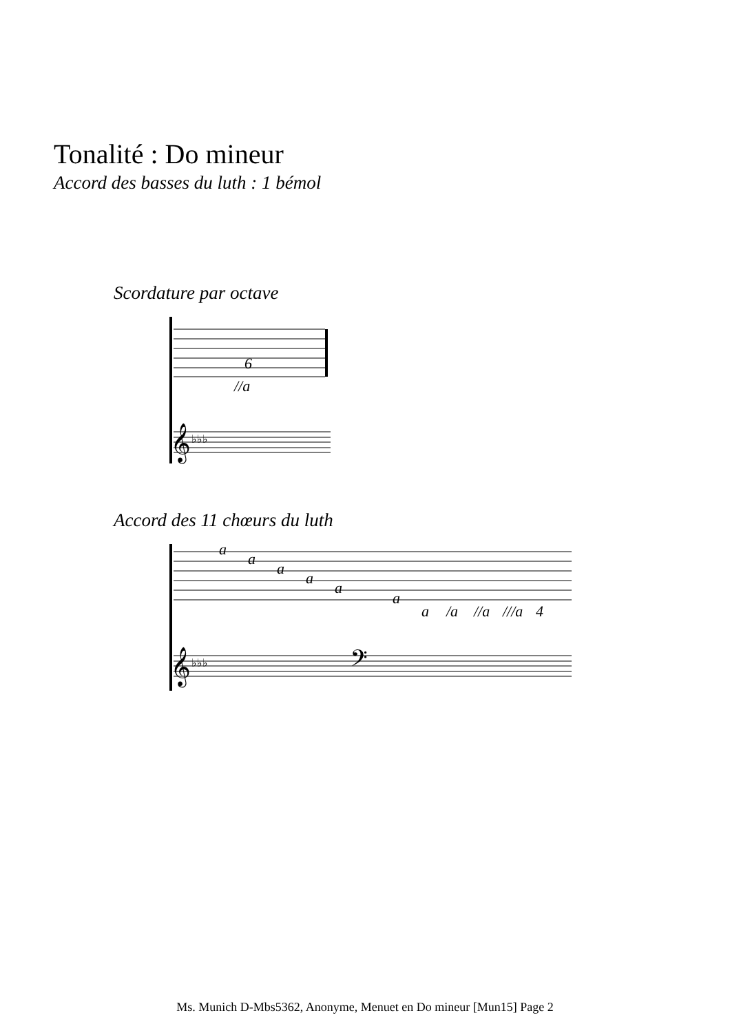Tonalité : Do mineur
Accord des basses du luth : 1 bémol
Scordature par octave
6
//a
𝄞
♭♭♭
Accord des 11 chœurs du luth
a
a
a
a
a
a
a
/a
//a
///a
4
𝄞
♭♭♭
𝄢
Ms. Munich D-Mbs5362, Anonyme, Menuet en Do mineur [Mun15] Page 2